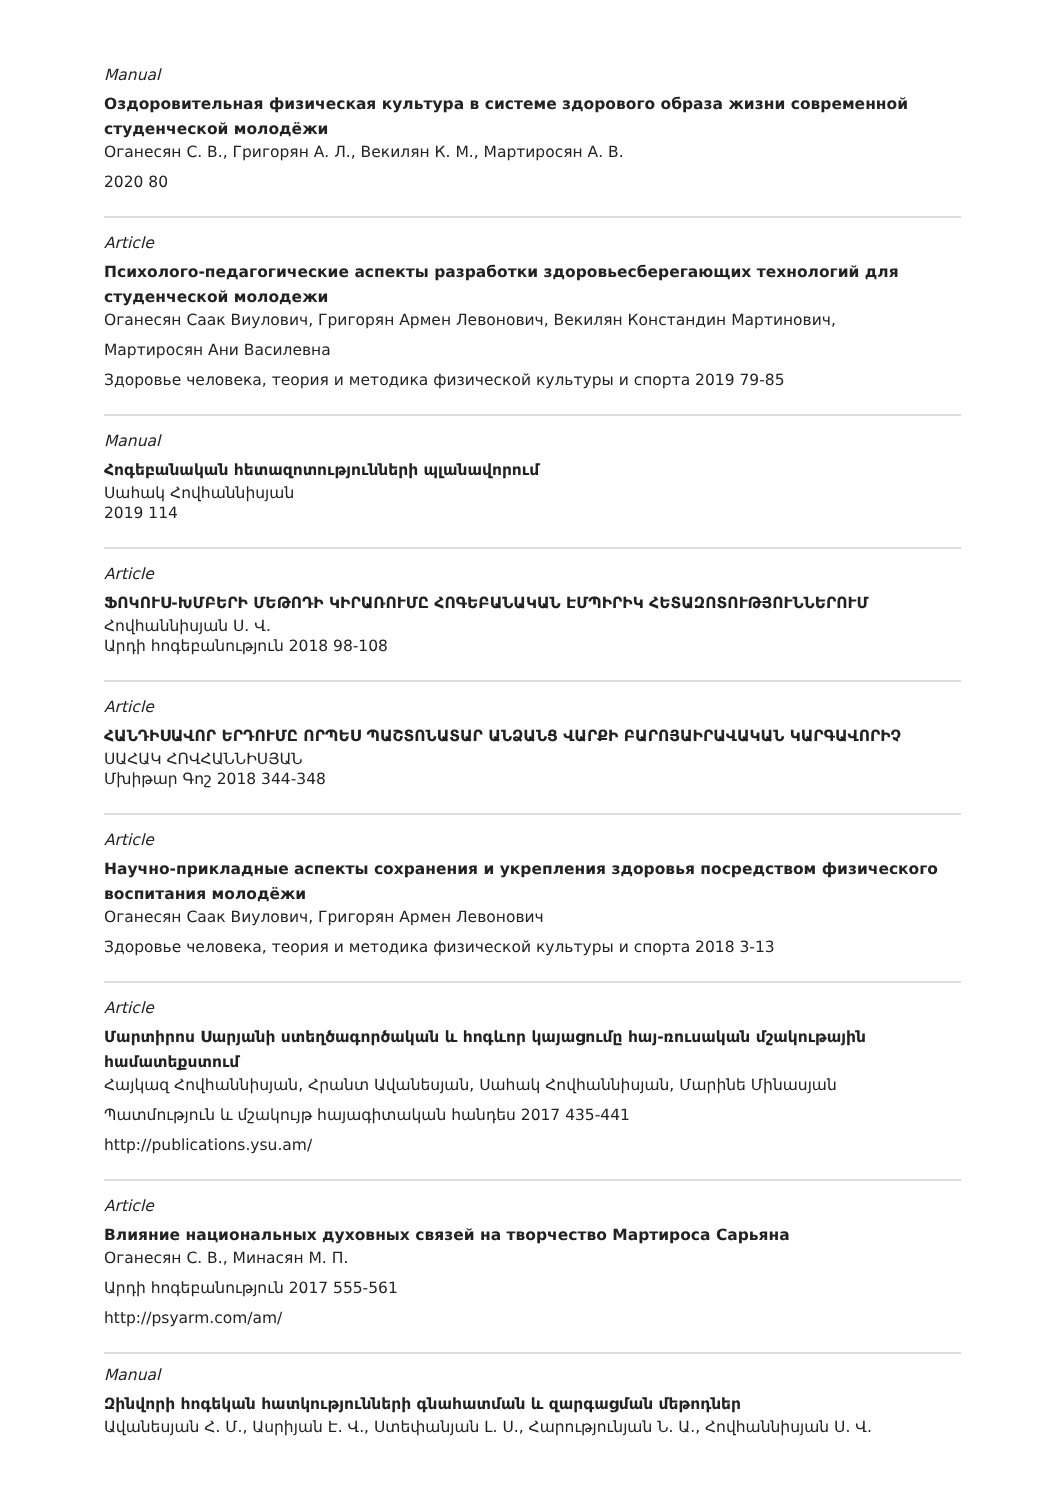Manual
Оздоровительная физическая культура в системе здорового образа жизни современной студенческой молодёжи
Оганесян С. В., Григорян А. Л., Векилян К. М., Мартиросян А. В.
2020 80
Article
Психолого-педагогические аспекты разработки здоровьесберегающих технологий для студенческой молодежи
Оганесян Саак Виулович, Григорян Армен Левонович, Векилян Констандин Мартинович,
Мартиросян Ани Василевна
Здоровье человека, теория и методика физической культуры и спорта 2019 79-85
Manual
Հոգեբանական հետազոտությունների պլանավորում
Սահակ Հովհաննիսյան
2019 114
Article
ՖՈԿՈՒՍ-ԽՄԲԵՐԻ ՄԵԹՈԴԻ ԿԻՐԱՌՈՒՄԸ ՀՈԳԵԲԱՆԱԿԱՆ ԷՄՊԻՐԻԿ ՀԵՏԱԶՈՏՈՒԹՅՈՒՆՆԵՐՈՒՄ
Հովհաննիսյան Ս. Վ.
Արդի հոգեբանություն 2018 98-108
Article
ՀԱՆԴԻՍԱՎՈՐ ԵՐԴՈՒՄԸ ՈՐՊԵՍ ՊԱՇՏՈՆԱՏԱՐ ԱՆՁԱՆՑ ՎԱՐՔԻ ԲԱՐՈՅԱԻՐԱՎԱԿԱՆ ԿԱՐԳԱՎՈՐԻՉ
ՍԱՀԱԿ ՀՈՎՀԱՆՆԻՍՅԱՆ
Մխիթար Գոշ 2018 344-348
Article
Научно-прикладные аспекты сохранения и укрепления здоровья посредством физического воспитания молодёжи
Оганесян Саак Виулович, Григорян Армен Левонович
Здоровье человека, теория и методика физической культуры и спорта 2018 3-13
Article
Մարտիրոս Սարյանի ստեղծագործական և հոգևոր կայացումը հայ-ռուսական մշակութային համատեքստում
Հայկազ Հովհաննիսյան, Հրանտ Ավանեսյան, Սահակ Հովհաննիսյան, Մարինե Մինասյան
Պատմություն և մշակույթ հայագիտական հանդես 2017 435-441
http://publications.ysu.am/
Article
Влияние национальных духовных связей на творчество Мартироса Сарьяна
Оганесян С. В., Минасян М. П.
Արդի հոգեբանություն 2017 555-561
http://psyarm.com/am/
Manual
Զինվորի հոգեկան հատկությունների գնահատման և զարգացման մեթոդներ
Ավանեսյան Հ. Մ., Ասրիյան Է. Վ., Ստեփանյան Լ. Ս., Հարությունյան Ն. Ա., Հովհաննիսյան Ս. Վ.